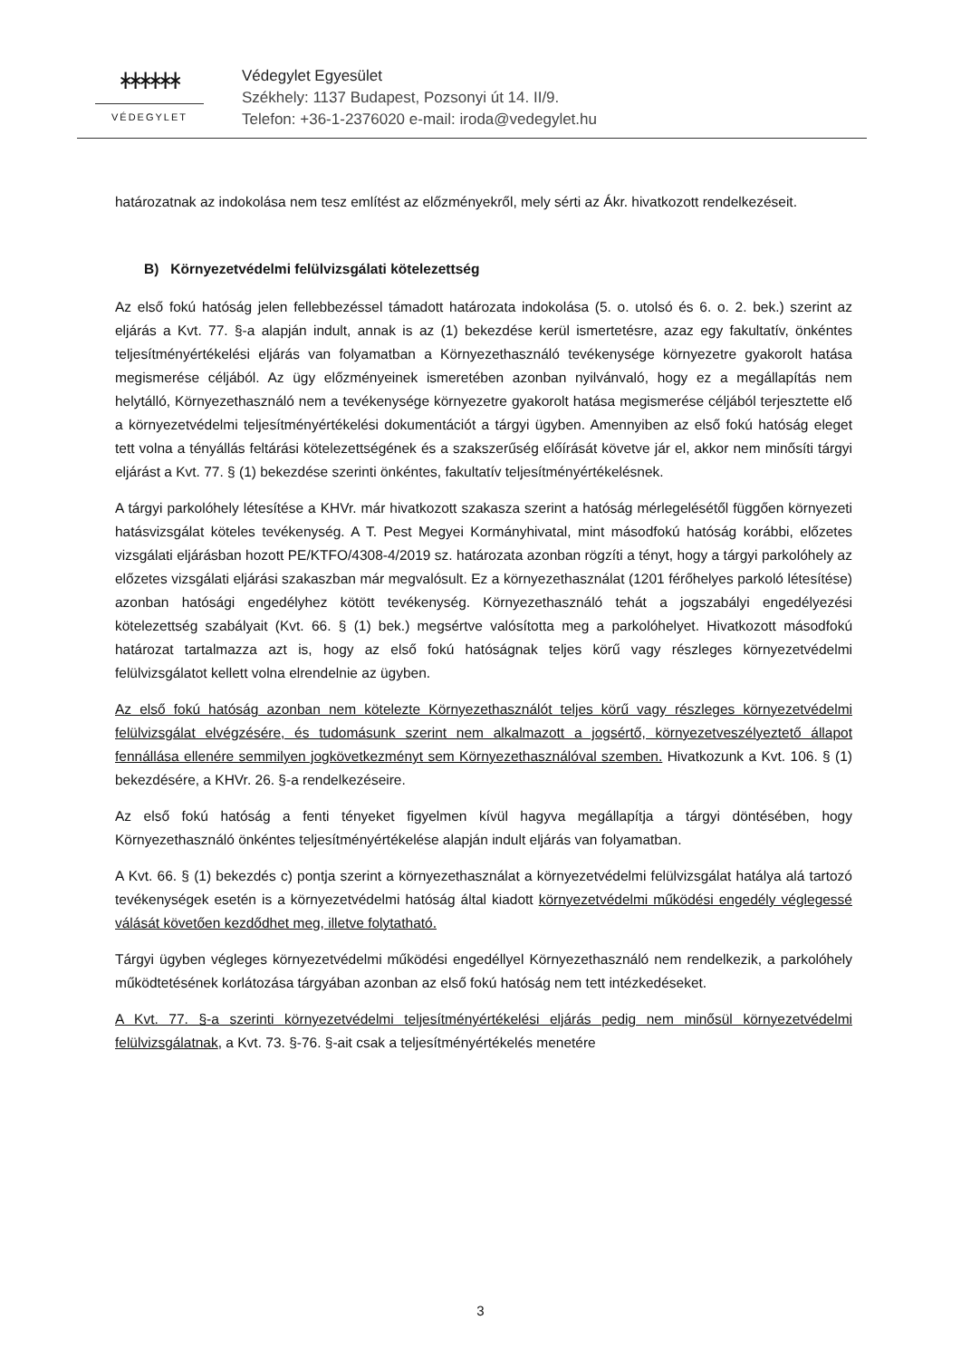ᚼᚼᚼᚼᚼᚼ
VÉDEGYLET
Védegylet Egyesület
Székhely: 1137 Budapest, Pozsonyi út 14. II/9.
Telefon: +36-1-2376020 e-mail: iroda@vedegylet.hu
határozatnak az indokolása nem tesz említést az előzményekről, mely sérti az Ákr. hivatkozott rendelkezéseit.
B) Környezetvédelmi felülvizsgálati kötelezettség
Az első fokú hatóság jelen fellebbezéssel támadott határozata indokolása (5. o. utolsó és 6. o. 2. bek.) szerint az eljárás a Kvt. 77. §-a alapján indult, annak is az (1) bekezdése kerül ismertetésre, azaz egy fakultatív, önkéntes teljesítményértékelési eljárás van folyamatban a Környezethasználó tevékenysége környezetre gyakorolt hatása megismerése céljából. Az ügy előzményeinek ismeretében azonban nyilvánvaló, hogy ez a megállapítás nem helytálló, Környezethasználó nem a tevékenysége környezetre gyakorolt hatása megismerése céljából terjesztette elő a környezetvédelmi teljesítményértékelési dokumentációt a tárgyi ügyben. Amennyiben az első fokú hatóság eleget tett volna a tényállás feltárási kötelezettségének és a szakszerűség előírását követve jár el, akkor nem minősíti tárgyi eljárást a Kvt. 77. § (1) bekezdése szerinti önkéntes, fakultatív teljesítményértékelésnek.
A tárgyi parkolóhely létesítése a KHVr. már hivatkozott szakasza szerint a hatóság mérlegelésétől függően környezeti hatásvizsgálat köteles tevékenység. A T. Pest Megyei Kormányhivatal, mint másodfokú hatóság korábbi, előzetes vizsgálati eljárásban hozott PE/KTFO/4308-4/2019 sz. határozata azonban rögzíti a tényt, hogy a tárgyi parkolóhely az előzetes vizsgálati eljárási szakaszban már megvalósult. Ez a környezethasználat (1201 férőhelyes parkoló létesítése) azonban hatósági engedélyhez kötött tevékenység. Környezethasználó tehát a jogszabályi engedélyezési kötelezettség szabályait (Kvt. 66. § (1) bek.) megsértve valósította meg a parkolóhelyet. Hivatkozott másodfokú határozat tartalmazza azt is, hogy az első fokú hatóságnak teljes körű vagy részleges környezetvédelmi felülvizsgálatot kellett volna elrendelnie az ügyben.
Az első fokú hatóság azonban nem kötelezte Környezethasználót teljes körű vagy részleges környezetvédelmi felülvizsgálat elvégzésére, és tudomásunk szerint nem alkalmazott a jogsértő, környezetveszélyeztető állapot fennállása ellenére semmilyen jogkövetkezményt sem Környezethasználóval szemben. Hivatkozunk a Kvt. 106. § (1) bekezdésére, a KHVr. 26. §-a rendelkezéseire.
Az első fokú hatóság a fenti tényeket figyelmen kívül hagyva megállapítja a tárgyi döntésében, hogy Környezethasználó önkéntes teljesítményértékelése alapján indult eljárás van folyamatban.
A Kvt. 66. § (1) bekezdés c) pontja szerint a környezethasználat a környezetvédelmi felülvizsgálat hatálya alá tartozó tevékenységek esetén is a környezetvédelmi hatóság által kiadott környezetvédelmi működési engedély véglegessé válását követően kezdődhet meg, illetve folytatható.
Tárgyi ügyben végleges környezetvédelmi működési engedéllyel Környezethasználó nem rendelkezik, a parkolóhely működtetésének korlátozása tárgyában azonban az első fokú hatóság nem tett intézkedéseket.
A Kvt. 77. §-a szerinti környezetvédelmi teljesítményértékelési eljárás pedig nem minősül környezetvédelmi felülvizsgálatnak, a Kvt. 73. §-76. §-ait csak a teljesítményértékelés menetére
3